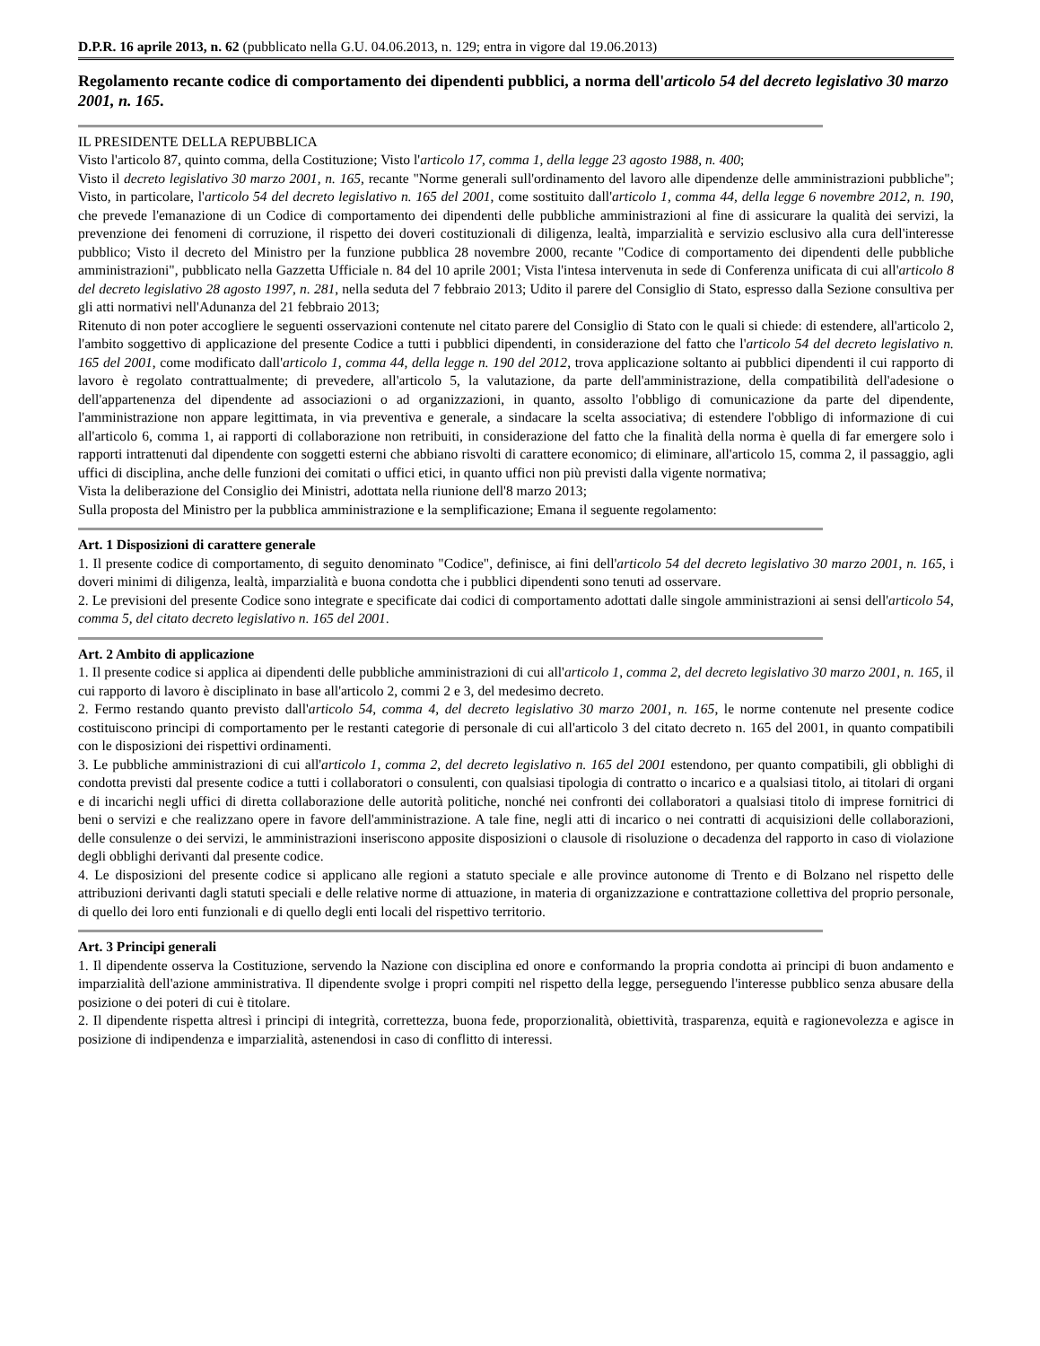D.P.R. 16 aprile 2013, n. 62 (pubblicato nella G.U. 04.06.2013, n. 129; entra in vigore dal 19.06.2013)
Regolamento recante codice di comportamento dei dipendenti pubblici, a norma dell'articolo 54 del decreto legislativo 30 marzo 2001, n. 165.
IL PRESIDENTE DELLA REPUBBLICA
Visto l'articolo 87, quinto comma, della Costituzione; Visto l'articolo 17, comma 1, della legge 23 agosto 1988, n. 400;
Visto il decreto legislativo 30 marzo 2001, n. 165, recante "Norme generali sull'ordinamento del lavoro alle dipendenze delle amministrazioni pubbliche"; Visto, in particolare, l'articolo 54 del decreto legislativo n. 165 del 2001, come sostituito dall'articolo 1, comma 44, della legge 6 novembre 2012, n. 190, che prevede l'emanazione di un Codice di comportamento dei dipendenti delle pubbliche amministrazioni al fine di assicurare la qualità dei servizi, la prevenzione dei fenomeni di corruzione, il rispetto dei doveri costituzionali di diligenza, lealtà, imparzialità e servizio esclusivo alla cura dell'interesse pubblico; Visto il decreto del Ministro per la funzione pubblica 28 novembre 2000, recante "Codice di comportamento dei dipendenti delle pubbliche amministrazioni", pubblicato nella Gazzetta Ufficiale n. 84 del 10 aprile 2001; Vista l'intesa intervenuta in sede di Conferenza unificata di cui all'articolo 8 del decreto legislativo 28 agosto 1997, n. 281, nella seduta del 7 febbraio 2013; Udito il parere del Consiglio di Stato, espresso dalla Sezione consultiva per gli atti normativi nell'Adunanza del 21 febbraio 2013;
Ritenuto di non poter accogliere le seguenti osservazioni contenute nel citato parere del Consiglio di Stato con le quali si chiede: di estendere, all'articolo 2, l'ambito soggettivo di applicazione del presente Codice a tutti i pubblici dipendenti, in considerazione del fatto che l'articolo 54 del decreto legislativo n. 165 del 2001, come modificato dall'articolo 1, comma 44, della legge n. 190 del 2012, trova applicazione soltanto ai pubblici dipendenti il cui rapporto di lavoro è regolato contrattualmente; di prevedere, all'articolo 5, la valutazione, da parte dell'amministrazione, della compatibilità dell'adesione o dell'appartenenza del dipendente ad associazioni o ad organizzazioni, in quanto, assolto l'obbligo di comunicazione da parte del dipendente, l'amministrazione non appare legittimata, in via preventiva e generale, a sindacare la scelta associativa; di estendere l'obbligo di informazione di cui all'articolo 6, comma 1, ai rapporti di collaborazione non retribuiti, in considerazione del fatto che la finalità della norma è quella di far emergere solo i rapporti intrattenuti dal dipendente con soggetti esterni che abbiano risvolti di carattere economico; di eliminare, all'articolo 15, comma 2, il passaggio, agli uffici di disciplina, anche delle funzioni dei comitati o uffici etici, in quanto uffici non più previsti dalla vigente normativa;
Vista la deliberazione del Consiglio dei Ministri, adottata nella riunione dell'8 marzo 2013;
Sulla proposta del Ministro per la pubblica amministrazione e la semplificazione; Emana il seguente regolamento:
Art. 1 Disposizioni di carattere generale
1. Il presente codice di comportamento, di seguito denominato "Codice", definisce, ai fini dell'articolo 54 del decreto legislativo 30 marzo 2001, n. 165, i doveri minimi di diligenza, lealtà, imparzialità e buona condotta che i pubblici dipendenti sono tenuti ad osservare.
2. Le previsioni del presente Codice sono integrate e specificate dai codici di comportamento adottati dalle singole amministrazioni ai sensi dell'articolo 54, comma 5, del citato decreto legislativo n. 165 del 2001.
Art. 2 Ambito di applicazione
1. Il presente codice si applica ai dipendenti delle pubbliche amministrazioni di cui all'articolo 1, comma 2, del decreto legislativo 30 marzo 2001, n. 165, il cui rapporto di lavoro è disciplinato in base all'articolo 2, commi 2 e 3, del medesimo decreto.
2. Fermo restando quanto previsto dall'articolo 54, comma 4, del decreto legislativo 30 marzo 2001, n. 165, le norme contenute nel presente codice costituiscono principi di comportamento per le restanti categorie di personale di cui all'articolo 3 del citato decreto n. 165 del 2001, in quanto compatibili con le disposizioni dei rispettivi ordinamenti.
3. Le pubbliche amministrazioni di cui all'articolo 1, comma 2, del decreto legislativo n. 165 del 2001 estendono, per quanto compatibili, gli obblighi di condotta previsti dal presente codice a tutti i collaboratori o consulenti, con qualsiasi tipologia di contratto o incarico e a qualsiasi titolo, ai titolari di organi e di incarichi negli uffici di diretta collaborazione delle autorità politiche, nonché nei confronti dei collaboratori a qualsiasi titolo di imprese fornitrici di beni o servizi e che realizzano opere in favore dell'amministrazione. A tale fine, negli atti di incarico o nei contratti di acquisizioni delle collaborazioni, delle consulenze o dei servizi, le amministrazioni inseriscono apposite disposizioni o clausole di risoluzione o decadenza del rapporto in caso di violazione degli obblighi derivanti dal presente codice.
4. Le disposizioni del presente codice si applicano alle regioni a statuto speciale e alle province autonome di Trento e di Bolzano nel rispetto delle attribuzioni derivanti dagli statuti speciali e delle relative norme di attuazione, in materia di organizzazione e contrattazione collettiva del proprio personale, di quello dei loro enti funzionali e di quello degli enti locali del rispettivo territorio.
Art. 3 Principi generali
1. Il dipendente osserva la Costituzione, servendo la Nazione con disciplina ed onore e conformando la propria condotta ai principi di buon andamento e imparzialità dell'azione amministrativa. Il dipendente svolge i propri compiti nel rispetto della legge, perseguendo l'interesse pubblico senza abusare della posizione o dei poteri di cui è titolare.
2. Il dipendente rispetta altresì i principi di integrità, correttezza, buona fede, proporzionalità, obiettività, trasparenza, equità e ragionevolezza e agisce in posizione di indipendenza e imparzialità, astenendosi in caso di conflitto di interessi.